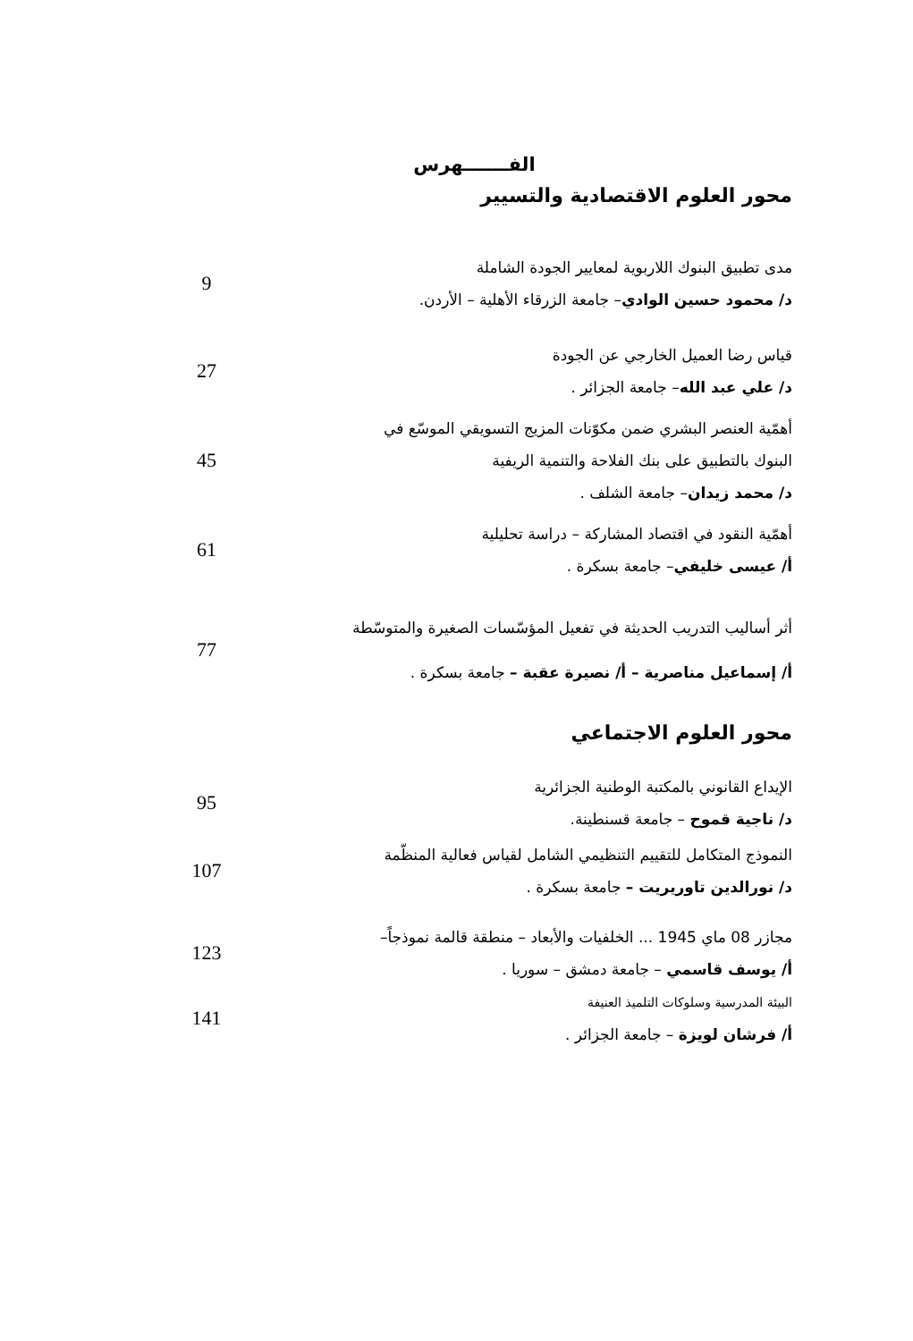الفـــــــهرس
محور العلوم الاقتصادية والتسيير
مدى تطبيق البنوك اللاربوية لمعايير الجودة الشاملة
د/ محمود حسين الوادي– جامعة الزرقاء الأهلية – الأردن.
9
قياس رضا العميل الخارجي عن الجودة
د/ علي عبد الله– جامعة الجزائر .
27
أهمّية العنصر البشري ضمن مكوّنات المزيج التسويقي الموسّع في
البنوك بالتطبيق على بنك الفلاحة والتنمية الريفية
د/ محمد زيدان– جامعة الشلف .
45
أهمّية النقود في اقتصاد المشاركة – دراسة تحليلية
أ/ عيسى خليفي– جامعة بسكرة .
61
أثر أساليب التدريب الحديثة في تفعيل المؤسّسات الصغيرة والمتوسّطة
أ/ إسماعيل مناصرية – أ/ نصيرة عقبة – جامعة بسكرة .
77
محور العلوم الاجتماعي
الإيداع القانوني بالمكتبة الوطنية الجزائرية
د/ ناجية قموح – جامعة قسنطينة.
95
النموذج المتكامل للتقييم التنظيمي الشامل لقياس فعالية المنظّمة
د/ نورالدين تاوريريت – جامعة بسكرة .
107
مجازر 08 ماي 1945 ... الخلفيات والأبعاد – منطقة قالمة نموذجاً–
أ/ يوسف قاسمي – جامعة دمشق – سوريا .
123
البيئة المدرسية وسلوكات التلميذ العنيفة
أ/ فرشان لويزة – جامعة الجزائر .
141